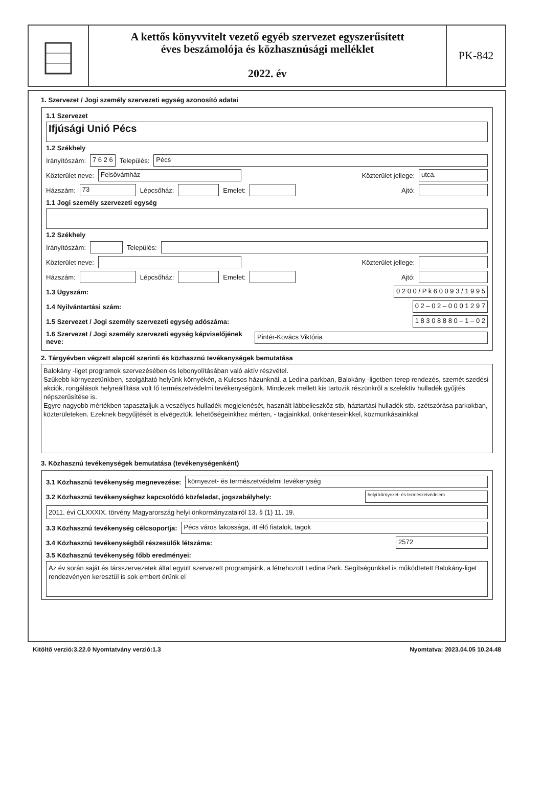A kettős könyvvitelt vezető egyéb szervezet egyszerűsített
éves beszámolója és közhasznúsági melléklet
2022. év
PK-842
1. Szervezet / Jogi személy szervezeti egység azonosító adatai
1.1 Szervezet
Ifjúsági Unió Pécs
1.2 Székhely
Irányítószám: 7 6 2 6 Település: Pécs
Közterület neve: Felsővámház Közterület jellege: utca.
Házszám: 73 Lépcsőház: Emelet: Ajtó:
1.1 Jogi személy szervezeti egység
1.2 Székhely
Irányítószám: Település:
Közterület neve: Közterület jellege:
Házszám: Lépcsőház: Emelet: Ajtó:
1.3 Ügyszám: 0 2 0 0 / P k 6 0 0 9 3 / 1 9 9 5
1.4 Nyilvántartási szám: 0 2 – 0 2 – 0 0 0 1 2 9 7
1.5 Szervezet / Jogi személy szervezeti egység adószáma: 1 8 3 0 8 8 8 0 – 1 – 0 2
1.6 Szervezet / Jogi személy szervezeti egység képviselőjének neve: Pintér-Kovács Viktória
2. Tárgyévben végzett alapcél szerinti és közhasznú tevékenységek bemutatása
Balokány -liget programok szervezésében és lebonyolításában való aktív részvétel.
Szűkebb környezetünkben, szolgáltató helyünk környékén, a Kulcsos házunknál, a Ledina parkban, Balokány -ligetben terep rendezés, szemét szedési akciók, rongálások helyreállítása volt fő természetvédelmi tevékenységünk. Mindezek mellett kis tartozik részünkről a szelektív hulladék gyűjtés népszerűsítése is.
Egyre nagyobb mértékben tapasztaljuk a veszélyes hulladék megjelenését, használt lábbelieszköz stb, háztartási hulladék stb. szétszórása parkokban, közterületeken. Ezeknek begyűjtését is elvégeztük, lehetőségeinkhez mérten, - tagjainkkal, önkénteseinkkel, közmunkásainkkal
3. Közhasznú tevékenységek bemutatása (tevékenységenként)
3.1 Közhasznú tevékenység megnevezése: környezet- és természetvédelmi tevékenység
3.2 Közhasznú tevékenységhez kapcsolódó közfeladat, jogszabályhely: helyi környezet- és természetvédelem
2011. évi CLXXXIX. törvény Magyarország helyi önkormányzatairól 13. § (1) 11. 19.
3.3 Közhasznú tevékenység célcsoportja: Pécs város lakossága, itt élő fiatalok, tagok
3.4 Közhasznú tevékenységből részesülők létszáma: 2572
3.5 Közhasznú tevékenység főbb eredményei:
Az év során saját és társszervezetek által együtt szervezett programjaink, a létrehozott Ledina Park. Segítségünkkel is működtetett Balokány-liget rendezvényen keresztül is sok embert érünk el
Kitöltő verzió:3.22.0 Nyomtatvány verzió:1.3 Nyomtatva: 2023.04.05 10.24.48